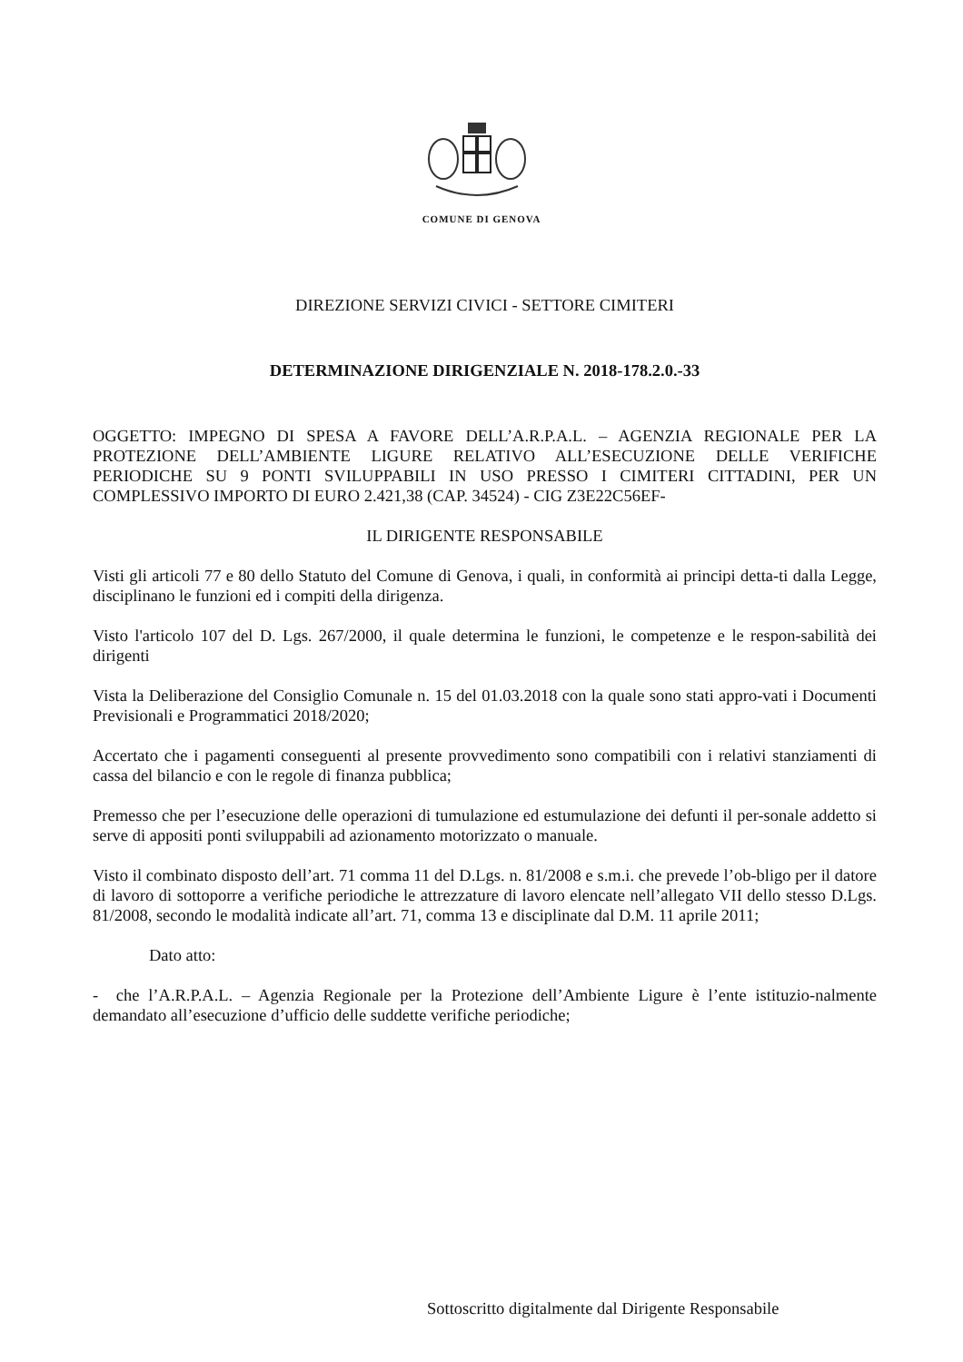COMUNE DI GENOVA
DIREZIONE SERVIZI CIVICI - SETTORE CIMITERI
DETERMINAZIONE DIRIGENZIALE N. 2018-178.2.0.-33
OGGETTO: IMPEGNO DI SPESA A FAVORE DELL’A.R.P.A.L. – AGENZIA REGIONALE PER LA PROTEZIONE DELL’AMBIENTE LIGURE RELATIVO ALL’ESECUZIONE DELLE VERIFICHE PERIODICHE SU 9 PONTI SVILUPPABILI IN USO PRESSO I CIMITERI CITTADINI, PER UN COMPLESSIVO IMPORTO DI EURO 2.421,38 (CAP. 34524) - CIG Z3E22C56EF-
IL DIRIGENTE RESPONSABILE
Visti gli articoli 77 e 80 dello Statuto del Comune di Genova, i quali, in conformità ai principi detta-ti dalla Legge, disciplinano le funzioni ed i compiti della dirigenza.
Visto l'articolo 107 del D. Lgs. 267/2000, il quale determina le funzioni, le competenze e le respon-sabilità dei dirigenti
Vista la Deliberazione del Consiglio Comunale n. 15 del 01.03.2018 con la quale sono stati appro-vati i Documenti Previsionali e Programmatici 2018/2020;
Accertato che i pagamenti conseguenti al presente provvedimento sono compatibili con i relativi stanziamenti di cassa del bilancio e con le regole di finanza pubblica;
Premesso che per l’esecuzione delle operazioni di tumulazione ed estumulazione dei defunti il per-sonale addetto si serve di appositi ponti sviluppabili ad azionamento motorizzato o manuale.
Visto il combinato disposto dell’art. 71 comma 11 del D.Lgs. n. 81/2008 e s.m.i. che prevede l’ob-bligo per il datore di lavoro di sottoporre a verifiche periodiche le attrezzature di lavoro elencate nell’allegato VII dello stesso D.Lgs. 81/2008, secondo le modalità indicate all’art. 71, comma 13 e disciplinate dal D.M. 11 aprile 2011;
Dato atto:
- che l’A.R.P.A.L. – Agenzia Regionale per la Protezione dell’Ambiente Ligure è l’ente istituzio-nalmente demandato all’esecuzione d’ufficio delle suddette verifiche periodiche;
Sottoscritto digitalmente dal Dirigente Responsabile